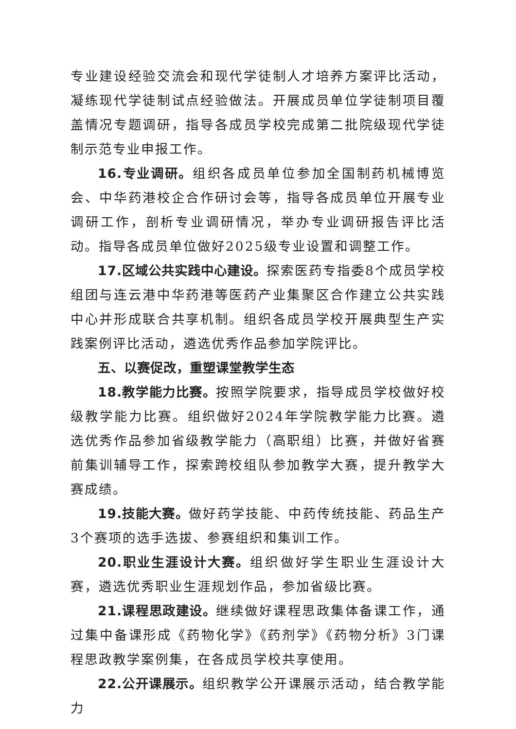专业建设经验交流会和现代学徒制人才培养方案评比活动，凝练现代学徒制试点经验做法。开展成员单位学徒制项目覆盖情况专题调研，指导各成员学校完成第二批院级现代学徒制示范专业申报工作。
16.专业调研。组织各成员单位参加全国制药机械博览会、中华药港校企合作研讨会等，指导各成员单位开展专业调研工作，剖析专业调研情况，举办专业调研报告评比活动。指导各成员单位做好2025级专业设置和调整工作。
17.区域公共实践中心建设。探索医药专指委8个成员学校组团与连云港中华药港等医药产业集聚区合作建立公共实践中心并形成联合共享机制。组织各成员学校开展典型生产实践案例评比活动，遴选优秀作品参加学院评比。
五、以赛促改，重塑课堂教学生态
18.教学能力比赛。按照学院要求，指导成员学校做好校级教学能力比赛。组织做好2024年学院教学能力比赛。遴选优秀作品参加省级教学能力（高职组）比赛，并做好省赛前集训辅导工作，探索跨校组队参加教学大赛，提升教学大赛成绩。
19.技能大赛。做好药学技能、中药传统技能、药品生产3个赛项的选手选拔、参赛组织和集训工作。
20.职业生涯设计大赛。组织做好学生职业生涯设计大赛，遴选优秀职业生涯规划作品，参加省级比赛。
21.课程思政建设。继续做好课程思政集体备课工作，通过集中备课形成《药物化学》《药剂学》《药物分析》3门课程思政教学案例集，在各成员学校共享使用。
22.公开课展示。组织教学公开课展示活动，结合教学能力